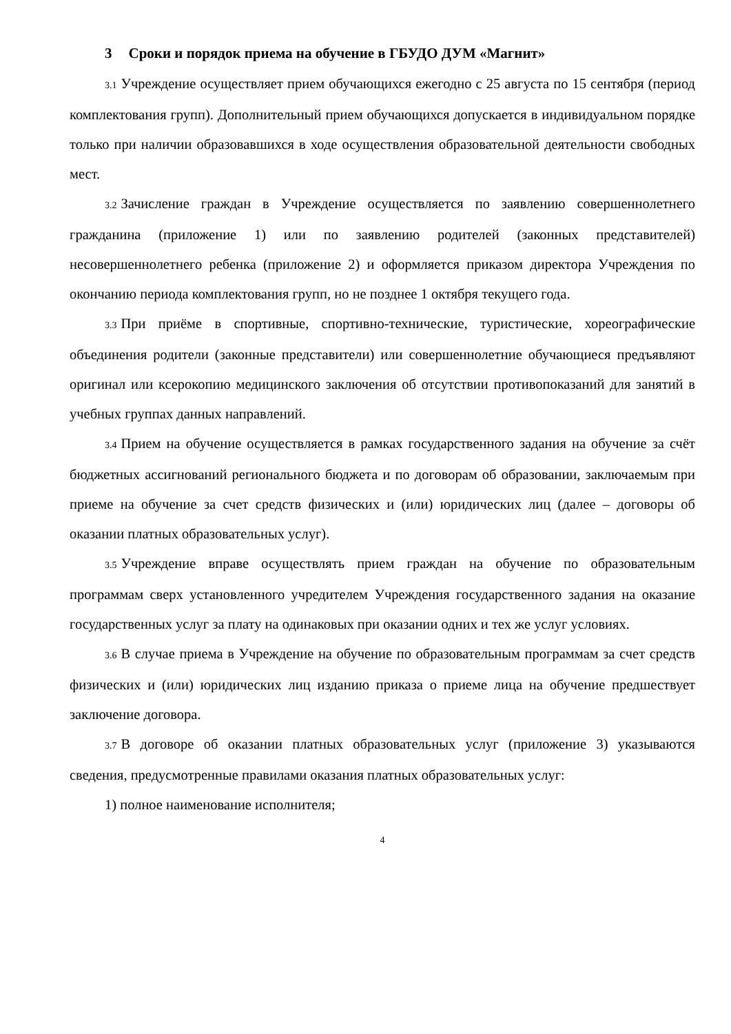3 Сроки и порядок приема на обучение в ГБУДО ДУМ «Магнит»
3.1 Учреждение осуществляет прием обучающихся ежегодно с 25 августа по 15 сентября (период комплектования групп). Дополнительный прием обучающихся допускается в индивидуальном порядке только при наличии образовавшихся в ходе осуществления образовательной деятельности свободных мест.
3.2 Зачисление граждан в Учреждение осуществляется по заявлению совершеннолетнего гражданина (приложение 1) или по заявлению родителей (законных представителей) несовершеннолетнего ребенка (приложение 2) и оформляется приказом директора Учреждения по окончанию периода комплектования групп, но не позднее 1 октября текущего года.
3.3 При приёме в спортивные, спортивно-технические, туристические, хореографические объединения родители (законные представители) или совершеннолетние обучающиеся предъявляют оригинал или ксерокопию медицинского заключения об отсутствии противопоказаний для занятий в учебных группах данных направлений.
3.4 Прием на обучение осуществляется в рамках государственного задания на обучение за счёт бюджетных ассигнований регионального бюджета и по договорам об образовании, заключаемым при приеме на обучение за счет средств физических и (или) юридических лиц (далее – договоры об оказании платных образовательных услуг).
3.5 Учреждение вправе осуществлять прием граждан на обучение по образовательным программам сверх установленного учредителем Учреждения государственного задания на оказание государственных услуг за плату на одинаковых при оказании одних и тех же услуг условиях.
3.6 В случае приема в Учреждение на обучение по образовательным программам за счет средств физических и (или) юридических лиц изданию приказа о приеме лица на обучение предшествует заключение договора.
3.7 В договоре об оказании платных образовательных услуг (приложение 3) указываются сведения, предусмотренные правилами оказания платных образовательных услуг:
1) полное наименование исполнителя;
4